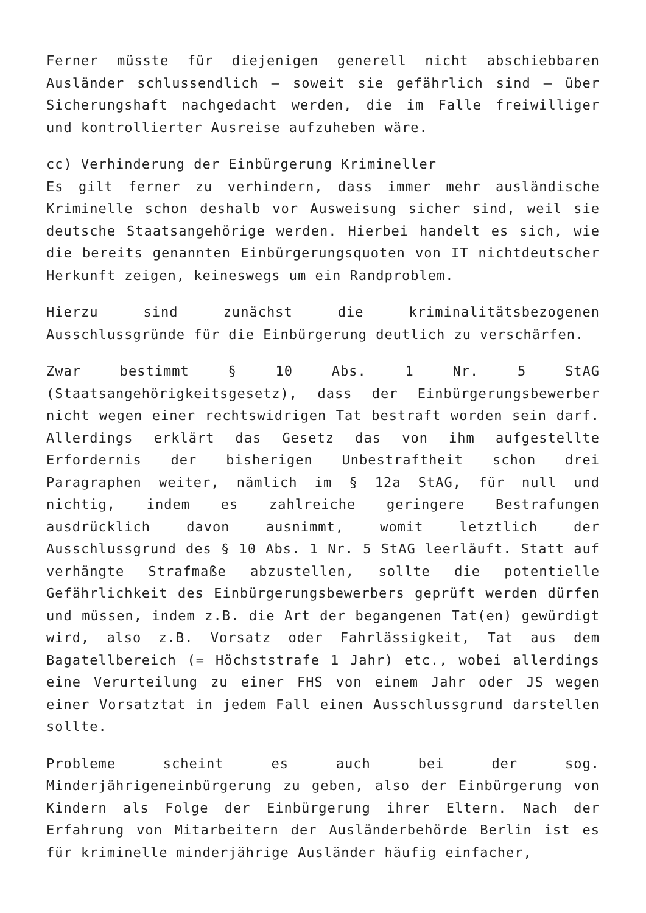Ferner müsste für diejenigen generell nicht abschiebbaren Ausländer schlussendlich – soweit sie gefährlich sind – über Sicherungshaft nachgedacht werden, die im Falle freiwilliger und kontrollierter Ausreise aufzuheben wäre.
cc) Verhinderung der Einbürgerung Krimineller
Es gilt ferner zu verhindern, dass immer mehr ausländische Kriminelle schon deshalb vor Ausweisung sicher sind, weil sie deutsche Staatsangehörige werden. Hierbei handelt es sich, wie die bereits genannten Einbürgerungsquoten von IT nichtdeutscher Herkunft zeigen, keineswegs um ein Randproblem.
Hierzu sind zunächst die kriminalitätsbezogenen Ausschlussgründe für die Einbürgerung deutlich zu verschärfen.
Zwar bestimmt § 10 Abs. 1 Nr. 5 StAG (Staatsangehörigkeitsgesetz), dass der Einbürgerungsbewerber nicht wegen einer rechtswidrigen Tat bestraft worden sein darf. Allerdings erklärt das Gesetz das von ihm aufgestellte Erfordernis der bisherigen Unbestraftheit schon drei Paragraphen weiter, nämlich im § 12a StAG, für null und nichtig, indem es zahlreiche geringere Bestrafungen ausdrücklich davon ausnimmt, womit letztlich der Ausschlussgrund des § 10 Abs. 1 Nr. 5 StAG leerläuft. Statt auf verhängte Strafmaße abzustellen, sollte die potentielle Gefährlichkeit des Einbürgerungsbewerbers geprüft werden dürfen und müssen, indem z.B. die Art der begangenen Tat(en) gewürdigt wird, also z.B. Vorsatz oder Fahrlässigkeit, Tat aus dem Bagatellbereich (= Höchststrafe 1 Jahr) etc., wobei allerdings eine Verurteilung zu einer FHS von einem Jahr oder JS wegen einer Vorsatztat in jedem Fall einen Ausschlussgrund darstellen sollte.
Probleme scheint es auch bei der sog. Minderjährigeneinbürgerung zu geben, also der Einbürgerung von Kindern als Folge der Einbürgerung ihrer Eltern. Nach der Erfahrung von Mitarbeitern der Ausländerbehörde Berlin ist es für kriminelle minderjährige Ausländer häufig einfacher,